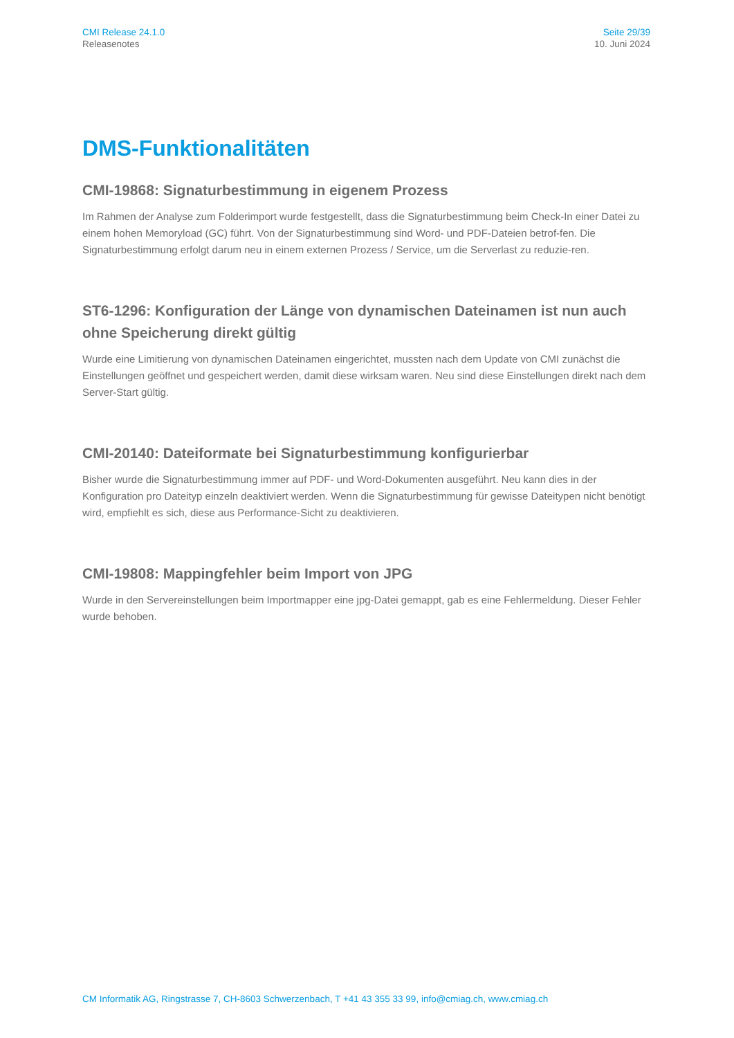CMI Release 24.1.0
Releasenotes
Seite 29/39
10. Juni 2024
DMS-Funktionalitäten
CMI-19868: Signaturbestimmung in eigenem Prozess
Im Rahmen der Analyse zum Folderimport wurde festgestellt, dass die Signaturbestimmung beim Check-In einer Datei zu einem hohen Memoryload (GC) führt. Von der Signaturbestimmung sind Word- und PDF-Dateien betrof-fen. Die Signaturbestimmung erfolgt darum neu in einem externen Prozess / Service, um die Serverlast zu reduzie-ren.
ST6-1296: Konfiguration der Länge von dynamischen Dateinamen ist nun auch ohne Speicherung direkt gültig
Wurde eine Limitierung von dynamischen Dateinamen eingerichtet, mussten nach dem Update von CMI zunächst die Einstellungen geöffnet und gespeichert werden, damit diese wirksam waren. Neu sind diese Einstellungen direkt nach dem Server-Start gültig.
CMI-20140: Dateiformate bei Signaturbestimmung konfigurierbar
Bisher wurde die Signaturbestimmung immer auf PDF- und Word-Dokumenten ausgeführt. Neu kann dies in der Konfiguration pro Dateityp einzeln deaktiviert werden. Wenn die Signaturbestimmung für gewisse Dateitypen nicht benötigt wird, empfiehlt es sich, diese aus Performance-Sicht zu deaktivieren.
CMI-19808: Mappingfehler beim Import von JPG
Wurde in den Servereinstellungen beim Importmapper eine jpg-Datei gemappt, gab es eine Fehlermeldung. Dieser Fehler wurde behoben.
CM Informatik AG, Ringstrasse 7, CH-8603 Schwerzenbach, T +41 43 355 33 99, info@cmiag.ch, www.cmiag.ch